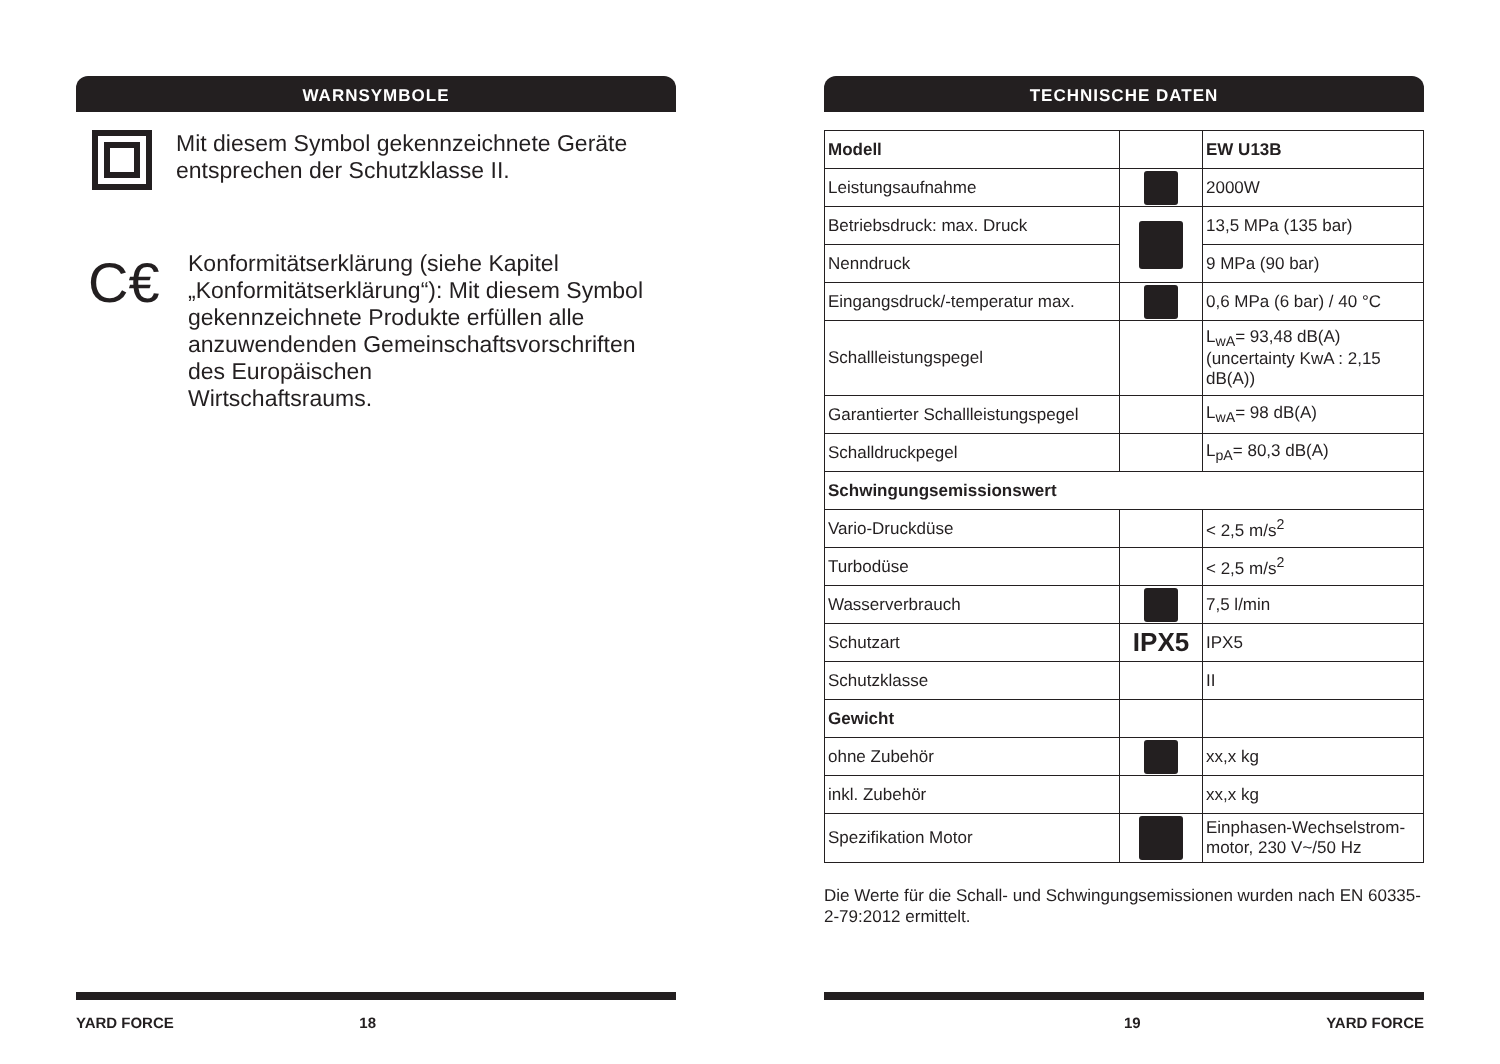WARNSYMBOLE
Mit diesem Symbol gekennzeichnete Geräte entsprechen der Schutzklasse II.
C€
Konformitätserklärung (siehe Kapitel „Konformitätserklärung“): Mit diesem Symbol gekennzeichnete Produkte erfüllen alle anzuwendenden Gemeinschaftsvorschriften des Europäischen
Wirtschaftsraums.
YARD FORCE 18
TECHNISCHE DATEN
| Modell | | EW U13B |
| Leistungsaufnahme | | 2000W |
| Betriebsdruck: max. Druck | | 13,5 MPa (135 bar) |
| Nenndruck | | 9 MPa (90 bar) |
| Eingangsdruck/-temperatur max. | | 0,6 MPa (6 bar) / 40 °C |
| Schallleistungspegel | | L<sub>wA</sub>= 93,48 dB(A) (uncertainty KwA : 2,15 dB(A)) |
| Garantierter Schallleistungspegel | | L<sub>wA</sub>= 98 dB(A) |
| Schalldruckpegel | | L<sub>pA</sub>= 80,3 dB(A) |
| Schwingungsemissionswert | | |
| Vario-Druckdüse | | < 2,5 m/s<sup>2</sup> |
| Turbodüse | | < 2,5 m/s<sup>2</sup> |
| Wasserverbrauch | | 7,5 l/min |
| Schutzart | IPX5 | IPX5 |
| Schutzklasse | | II |
| Gewicht | | |
| ohne Zubehör | | xx,x kg |
| inkl. Zubehör | | xx,x kg |
| Spezifikation Motor | | Einphasen-Wechselstrom-motor, 230 V~/50 Hz |
Die Werte für die Schall- und Schwingungsemissionen wurden nach EN 60335-2-79:2012 ermittelt.
19 YARD FORCE